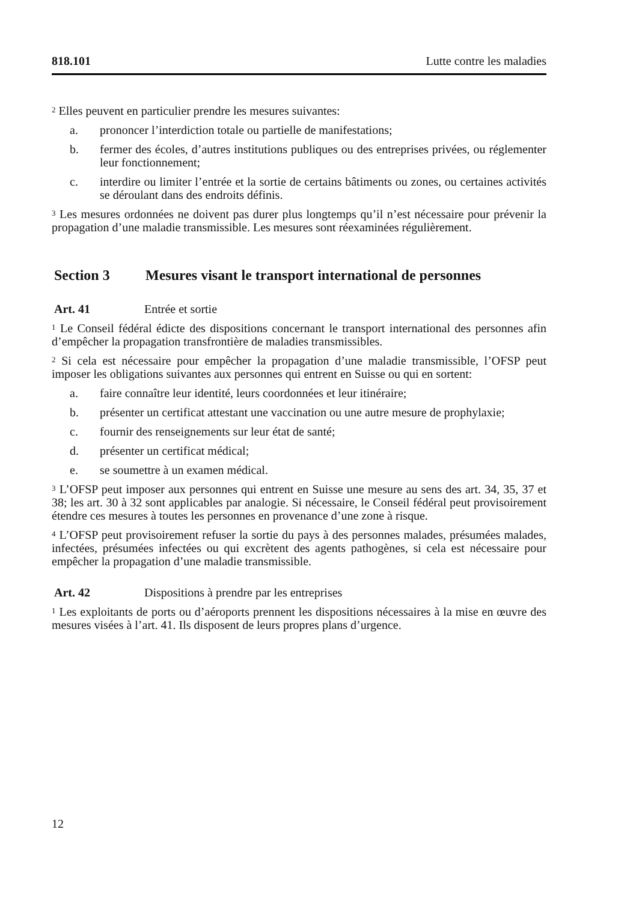818.101 Lutte contre les maladies
<sup>2</sup> Elles peuvent en particulier prendre les mesures suivantes:
a. prononcer l’interdiction totale ou partielle de manifestations;
b. fermer des écoles, d’autres institutions publiques ou des entreprises privées, ou réglementer leur fonctionnement;
c. interdire ou limiter l’entrée et la sortie de certains bâtiments ou zones, ou certaines activités se déroulant dans des endroits définis.
<sup>3</sup> Les mesures ordonnées ne doivent pas durer plus longtemps qu’il n’est nécessaire pour prévenir la propagation d’une maladie transmissible. Les mesures sont réexa­minées régulièrement.
Section 3 Mesures visant le transport international de personnes
Art. 41 Entrée et sortie
<sup>1</sup> Le Conseil fédéral édicte des dispositions concernant le transport international des personnes afin d’empêcher la propagation transfrontière de maladies transmissibles.
<sup>2</sup> Si cela est nécessaire pour empêcher la propagation d’une maladie transmissible, l’OFSP peut imposer les obligations suivantes aux personnes qui entrent en Suisse ou qui en sortent:
a. faire connaître leur identité, leurs coordonnées et leur itinéraire;
b. présenter un certificat attestant une vaccination ou une autre mesure de pro­phylaxie;
c. fournir des renseignements sur leur état de santé;
d. présenter un certificat médical;
e. se soumettre à un examen médical.
<sup>3</sup> L’OFSP peut imposer aux personnes qui entrent en Suisse une mesure au sens des art. 34, 35, 37 et 38; les art. 30 à 32 sont applicables par analogie. Si nécessaire, le Conseil fédéral peut provisoirement étendre ces mesures à toutes les personnes en provenance d’une zone à risque.
<sup>4</sup> L’OFSP peut provisoirement refuser la sortie du pays à des personnes malades, présumées malades, infectées, présumées infectées ou qui excrètent des agents pathogènes, si cela est nécessaire pour empêcher la propagation d’une maladie transmissible.
Art. 42 Dispositions à prendre par les entreprises
<sup>1</sup> Les exploitants de ports ou d’aéroports prennent les dispositions nécessaires à la mise en œuvre des mesures visées à l’art. 41. Ils disposent de leurs propres plans d’urgence.
12